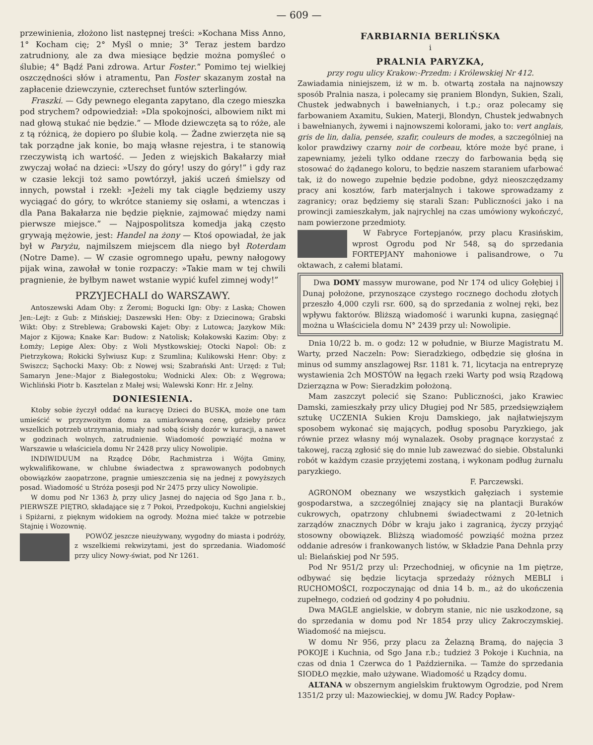— 609 —
przewinienia, złożono list następnej treści: »Kochana Miss Anno, 1° Kocham cię; 2° Myśl o mnie; 3° Teraz jestem bardzo zatrudniony, ale za dwa miesiące będzie można pomyśleć o ślubie; 4° Bądź Pani zdrowa. Artur Foster.” Pomimo tej wielkiej oszczędności słów i atramentu, Pan Foster skazanym został na zapłacenie dziewczynie, czterechset funtów szterlingów.
Fraszki. — Gdy pewnego eleganta zapytano, dla czego mieszka pod strychem? odpowiedział: »Dla spokojności, albowiem nikt mi nad głową stukać nie będzie.” — Młode dziewczęta są to róże, ale z tą różnicą, że dopiero po ślubie kolą. — Żadne zwierzęta nie są tak porządne jak konie, bo mają własne rejestra, i te stanowią rzeczywistą ich wartość. — Jeden z wiejskich Bakałarzy miał zwyczaj wołać na dzieci: »Uszy do góry! uszy do góry!” i gdy raz w czasie lekcji toż samo powtórzył, jakiś uczeń śmielszy od innych, powstał i rzekł: »Jeżeli my tak ciągle będziemy uszy wyciągać do góry, to wkrótce staniemy się osłami, a wtenczas i dla Pana Bakałarza nie będzie pięknie, zajmować między nami pierwsze miejsce.” — Najpospolitsza komedja jaką często grywają mężowie, jest: Handel na żony — Ktoś opowiadał, że jak był w Paryżu, najmilszem miejscem dla niego był Roterdam (Notre Dame). — W czasie ogromnego upału, pewny nałogowy pijak wina, zawołał w tonie rozpaczy: »Takie mam w tej chwili pragnienie, że byłbym nawet wstanie wypić kufel zimnej wody!”
PRZYJECHALI do WARSZAWY.
Antoszewski Adam Oby: z Żeromi; Bogucki Ign: Oby: z Laska; Chowen Jen:-Lejt: z Gub: z Mińskiej; Daszewski Hen: Oby: z Dziecinowa; Grabski Wikt: Oby: z Streblewa; Grabowski Kajet: Oby: z Lutowca; Jazykow Mik: Major z Kijowa; Knake Kar: Budow: z Natolisk; Kołakowski Kazim: Oby: z Łomży; Lepige Alex: Oby: z Woli Mystkowskiej; Otocki Napol: Ob: z Pietrzykowa; Rokicki Sylwiusz Kup: z Szumlina; Kulikowski Henr: Oby: z Swiszcz; Sąchocki Maxy: Ob: z Nowej wsi; Szabrański Ant: Urzęd: z Tuł; Samaryn Jene:-Major z Białegostoku; Wodnicki Alex: Ob: z Węgrowa; Wichliński Piotr b. Kasztelan z Małej wsi; Walewski Konr: Hr. z Jelny.
DONIESIENIA.
Ktoby sobie życzył oddać na kuracyę Dzieci do BUSKA, może one tam umieścić w przyzwoitym domu za umiarkowaną cenę, gdzieby prócz wszelkich potrzeb utrzymania, miały nad sobą ścisły dozór w kuracji, a nawet w godzinach wolnych, zatrudnienie. Wiadomość powziąść można w Warszawie u właściciela domu Nr 2428 przy ulicy Nowolipie.
INDIWIDUUM na Rządcę Dóbr, Rachmistrza i Wójta Gminy, wykwalifikowane, w chlubne świadectwa z sprawowanych podobnych obowiązków zaopatrzone, pragnie umieszczenia się na jednej z powyższych posad. Wiadomość u Stróża posesji pod Nr 2475 przy ulicy Nowolipie.
W domu pod Nr 1363 b, przy ulicy Jasnej do najęcia od Sgo Jana r. b., PIERWSZE PIĘTRO, składające się z 7 Pokoi, Przedpokoju, Kuchni angielskiej i Spiżarni, z pięknym widokiem na ogrody. Można mieć także w potrzebie Stajnię i Wozownię.
POWÓZ jeszcze nieużywany, wygodny do miasta i podróży, z wszelkiemi rekwizytami, jest do sprzedania. Wiadomość przy ulicy Nowy-świat, pod Nr 1261.
FARBIARNIA BERLIŃSKA
i
PRALNIA PARYZKA,
przy rogu ulicy Krakow:-Przedm: i Królewskiej Nr 412.
Zawiadamia niniejszem, iż w m. b. otwartą została na najnowszy sposób Pralnia nasza, i polecamy się praniem Blondyn, Sukien, Szali, Chustek jedwabnych i bawełnianych, i t.p.; oraz polecamy się farbowaniem Axamitu, Sukien, Materji, Blondyn, Chustek jedwabnych i bawełnianych, żywemi i najnowszemi kolorami, jako to: vert anglais, gris de lin, dalia, pensée, szafir, couleurs de modes, a szczególniej na kolor prawdziwy czarny noir de corbeau, które może być prane, i zapewniamy, jeżeli tylko oddane rzeczy do farbowania będą się stosować do żądanego koloru, to będzie naszem staraniem ufarbować tak, iż do nowego zupełnie będzie podobne, gdyż nieoszczędzamy pracy ani kosztów, farb materjalnych i takowe sprowadzamy z zagranicy; oraz będziemy się starali Szan: Publiczności jako i na prowincji zamieszkałym, jak najrychlej na czas umówiony wykończyć, nam powierzone przedmioty.
W Fabryce Fortepjanów, przy placu Krasińskim, wprost Ogrodu pod Nr 548, są do sprzedania FORTEPJANY mahoniowe i palisandrowe, o 7u oktawach, z całemi blatami.
Dwa DOMY massyw murowane, pod Nr 174 od ulicy Gołębiej i Dunaj położone, przynoszące czystego rocznego dochodu złotych przeszło 4,000 czyli rsr. 600, są do sprzedania z wolnej ręki, bez wpływu faktorów. Bliższą wiadomość i warunki kupna, zasięgnąć można u Właściciela domu N° 2439 przy ul: Nowolipie.
Dnia 10/22 b. m. o godz: 12 w południe, w Biurze Magistratu M. Warty, przed Naczeln: Pow: Sieradzkiego, odbędzie się głośna in minus od summy anszlagowej Rsr. 1181 k. 71, licytacja na entrepryzę wystawienia 2ch MOSTÓW na łęgach rzeki Warty pod wsią Rządową Dzierzązna w Pow: Sieradzkim położoną.
Mam zaszczyt polecić się Szano: Publiczności, jako Krawiec Damski, zamieszkały przy ulicy Długiej pod Nr 585, przedsięwziąłem sztukę UCZENIA Sukien Kroju Damskiego, jak najłatwiejszym sposobem wykonać się mających, podług sposobu Paryzkiego, jak równie przez własny mój wynalazek. Osoby pragnące korzystać z takowej, raczą zgłosić się do mnie lub zawezwać do siebie. Obstalunki robót w każdym czasie przyjętemi zostaną, i wykonam podług żurnalu paryzkiego.
F. Parczewski.
AGRONOM obeznany we wszystkich gałęziach i systemie gospodarstwa, a szczególniej znający się na plantacji Buraków cukrowych, opatrzony chlubnemi świadectwami z 20-letnich zarządów znacznych Dóbr w kraju jako i zagranicą, życzy przyjąć stosowny obowiązek. Bliższą wiadomość powziąść można przez oddanie adresów i frankowanych listów, w Składzie Pana Dehnla przy ul: Bielańskiej pod Nr 595.
Pod Nr 951/2 przy ul: Przechodniej, w oficynie na 1m piętrze, odbywać się będzie licytacja sprzedaży różnych MEBLI i RUCHOMOŚCI, rozpoczynając od dnia 14 b. m., aż do ukończenia zupełnego, codzień od godziny 4 po południu.
Dwa MAGLE angielskie, w dobrym stanie, nic nie uszkodzone, są do sprzedania w domu pod Nr 1854 przy ulicy Zakroczymskiej. Wiadomość na miejscu.
W domu Nr 956, przy placu za Żelazną Bramą, do najęcia 3 POKOJE i Kuchnia, od Sgo Jana r.b.; tudzież 3 Pokoje i Kuchnia, na czas od dnia 1 Czerwca do 1 Października. — Tamże do sprzedania SIODŁO męzkie, mało używane. Wiadomość u Rządcy domu.
ALTANA w obszernym angielskim fruktowym Ogrodzie, pod Nrem 1351/2 przy ul: Mazowieckiej, w domu JW. Radcy Popław-